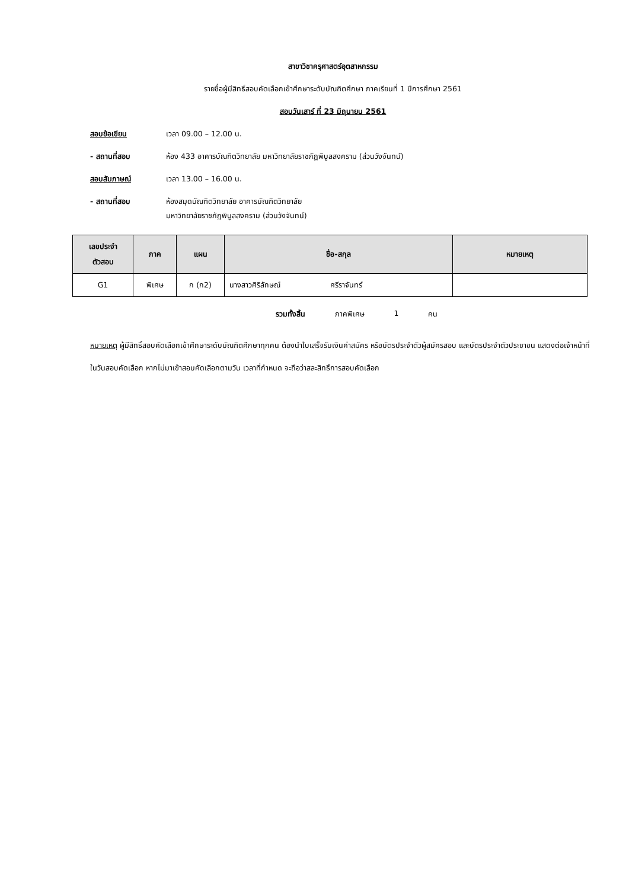สาขาวิชาครุศาสตร์อุตสาหกรรม
รายชื่อผู้มีสิทธิ์สอบคัดเลือกเข้าศึกษาระดับบัณฑิตศึกษา ภาคเรียนที่ 1 ปีการศึกษา 2561
สอบวันเสาร์ ที่ 23 มิถุนายน 2561
สอบข้อเขียน เวลา 09.00 – 12.00 น.
- สถานที่สอบ ห้อง 433 อาคารบัณฑิตวิทยาลัย มหาวิทยาลัยราชภัฏพิบูลสงคราม (ส่วนวังจันทน์)
สอบสัมภาษณ์ เวลา 13.00 – 16.00 น.
- สถานที่สอบ ห้องสมุดบัณฑิตวิทยาลัย อาคารบัณฑิตวิทยาลัย
มหาวิทยาลัยราชภัฏพิบูลสงคราม (ส่วนวังจันทน์)
| เลขประจำ ตัวสอบ | ภาค | แผน | ชื่อ-สกุล | หมายเหตุ |
| --- | --- | --- | --- | --- |
| G1 | พิเศษ | ก (ก2) | นางสาวศิริลักษณ์ ศรีราจันทร์ | |
รวมทั้งสิ้น ภาคพิเศษ 1 คน
หมายเหตุ ผู้มีสิทธิ์สอบคัดเลือกเข้าศึกษาระดับบัณฑิตศึกษาทุกคน ต้องนำใบเสร็จรับเงินค่าสมัคร หรือบัตรประจำตัวผู้สมัครสอบ และบัตรประจำตัวประชาชน แสดงต่อเจ้าหน้าที่ในวันสอบคัดเลือก หากไม่มาเข้าสอบคัดเลือกตามวัน เวลาที่กำหนด จะถือว่าสละสิทธิ์การสอบคัดเลือก